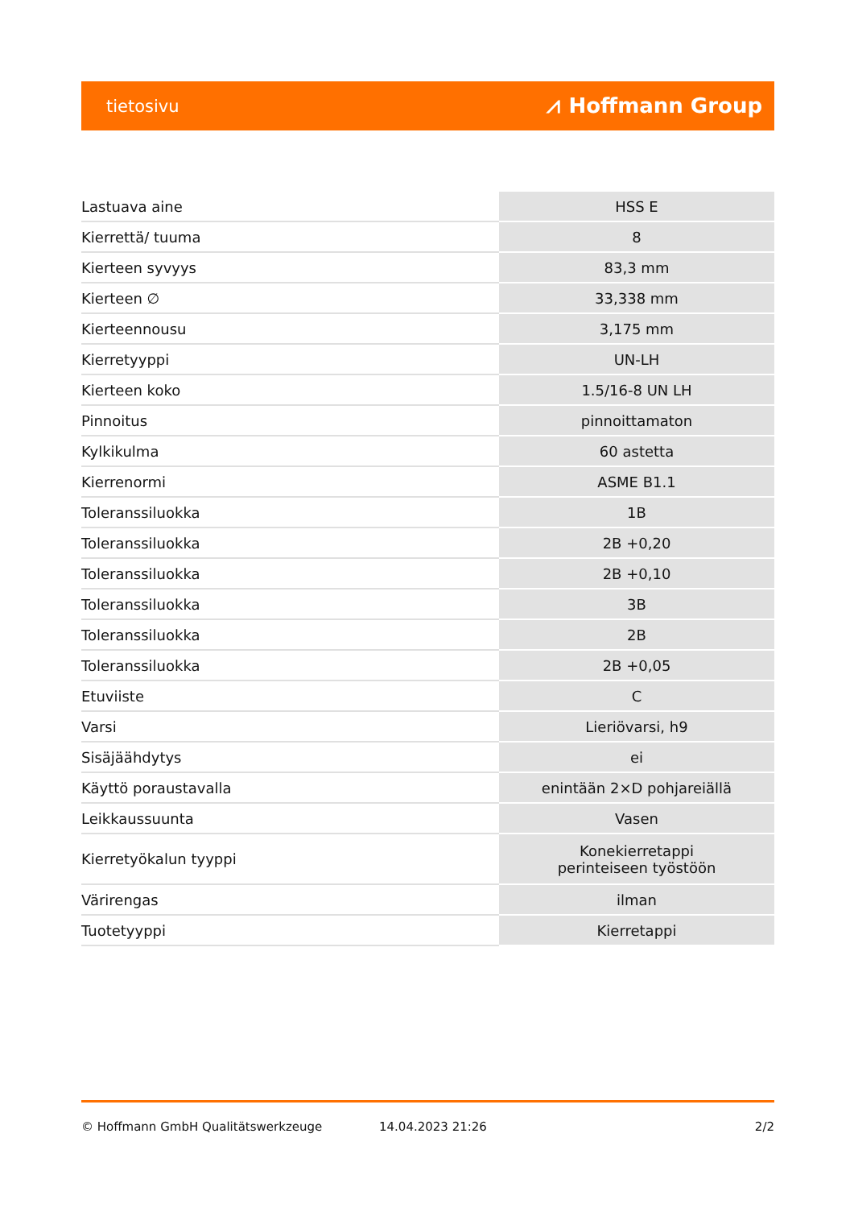tietosivu ⩘ Hoffmann Group
| Lastuava aine | HSS E |
| Kierrettä/ tuuma | 8 |
| Kierteen syvyys | 83,3 mm |
| Kierteen ∅ | 33,338 mm |
| Kierteennousu | 3,175 mm |
| Kierretyyppi | UN-LH |
| Kierteen koko | 1.5/16-8 UN LH |
| Pinnoitus | pinnoittamaton |
| Kylkikulma | 60 astetta |
| Kierrenormi | ASME B1.1 |
| Toleranssiluokka | 1B |
| Toleranssiluokka | 2B +0,20 |
| Toleranssiluokka | 2B +0,10 |
| Toleranssiluokka | 3B |
| Toleranssiluokka | 2B |
| Toleranssiluokka | 2B +0,05 |
| Etuviiste | C |
| Varsi | Lieriövarsi, h9 |
| Sisäjäähdytys | ei |
| Käyttö poraustavalla | enintään 2×D pohjareiällä |
| Leikkaussuunta | Vasen |
| Kierretyökalun tyyppi | Konekierretappi perinteiseen työstöön |
| Värirengas | ilman |
| Tuotetyyppi | Kierretappi |
© Hoffmann GmbH Qualitätswerkzeuge 14.04.2023 21:26 2/2